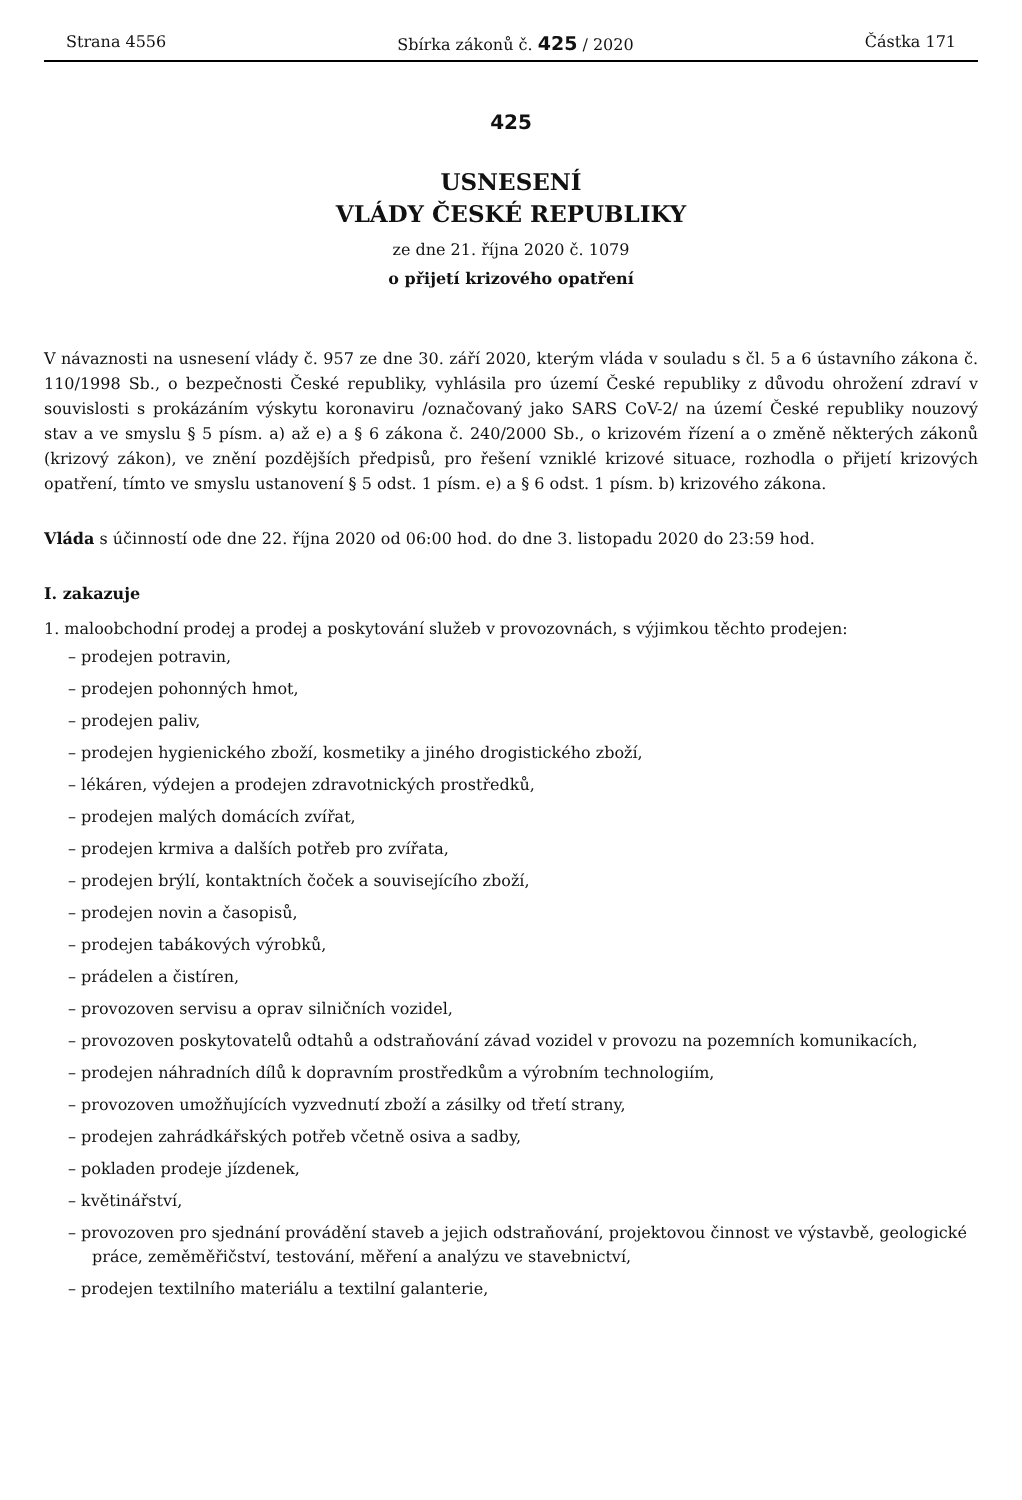Strana 4556 Sbírka zákonů č. 425 / 2020 Částka 171
425
USNESENÍ
VLÁDY ČESKÉ REPUBLIKY
ze dne 21. října 2020 č. 1079
o přijetí krizového opatření
V návaznosti na usnesení vlády č. 957 ze dne 30. září 2020, kterým vláda v souladu s čl. 5 a 6 ústavního zákona č. 110/1998 Sb., o bezpečnosti České republiky, vyhlásila pro území České republiky z důvodu ohrožení zdraví v souvislosti s prokázáním výskytu koronaviru /označovaný jako SARS CoV-2/ na území České republiky nouzový stav a ve smyslu § 5 písm. a) až e) a § 6 zákona č. 240/2000 Sb., o krizovém řízení a o změně některých zákonů (krizový zákon), ve znění pozdějších předpisů, pro řešení vzniklé krizové situace, rozhodla o přijetí krizových opatření, tímto ve smyslu ustanovení § 5 odst. 1 písm. e) a § 6 odst. 1 písm. b) krizového zákona.
Vláda s účinností ode dne 22. října 2020 od 06:00 hod. do dne 3. listopadu 2020 do 23:59 hod.
I. zakazuje
1. maloobchodní prodej a prodej a poskytování služeb v provozovnách, s výjimkou těchto prodejen:
– prodejen potravin,
– prodejen pohonných hmot,
– prodejen paliv,
– prodejen hygienického zboží, kosmetiky a jiného drogistického zboží,
– lékáren, výdejen a prodejen zdravotnických prostředků,
– prodejen malých domácích zvířat,
– prodejen krmiva a dalších potřeb pro zvířata,
– prodejen brýlí, kontaktních čoček a souvisejícího zboží,
– prodejen novin a časopisů,
– prodejen tabákových výrobků,
– prádelen a čistíren,
– provozoven servisu a oprav silničních vozidel,
– provozoven poskytovatelů odtahů a odstraňování závad vozidel v provozu na pozemních komunikacích,
– prodejen náhradních dílů k dopravním prostředkům a výrobním technologiím,
– provozoven umožňujících vyzvednutí zboží a zásilky od třetí strany,
– prodejen zahrádkářských potřeb včetně osiva a sadby,
– pokladen prodeje jízdenek,
– květinářství,
– provozoven pro sjednání provádění staveb a jejich odstraňování, projektovou činnost ve výstavbě, geologické práce, zeměměřičství, testování, měření a analýzu ve stavebnictví,
– prodejen textilního materiálu a textilní galanterie,